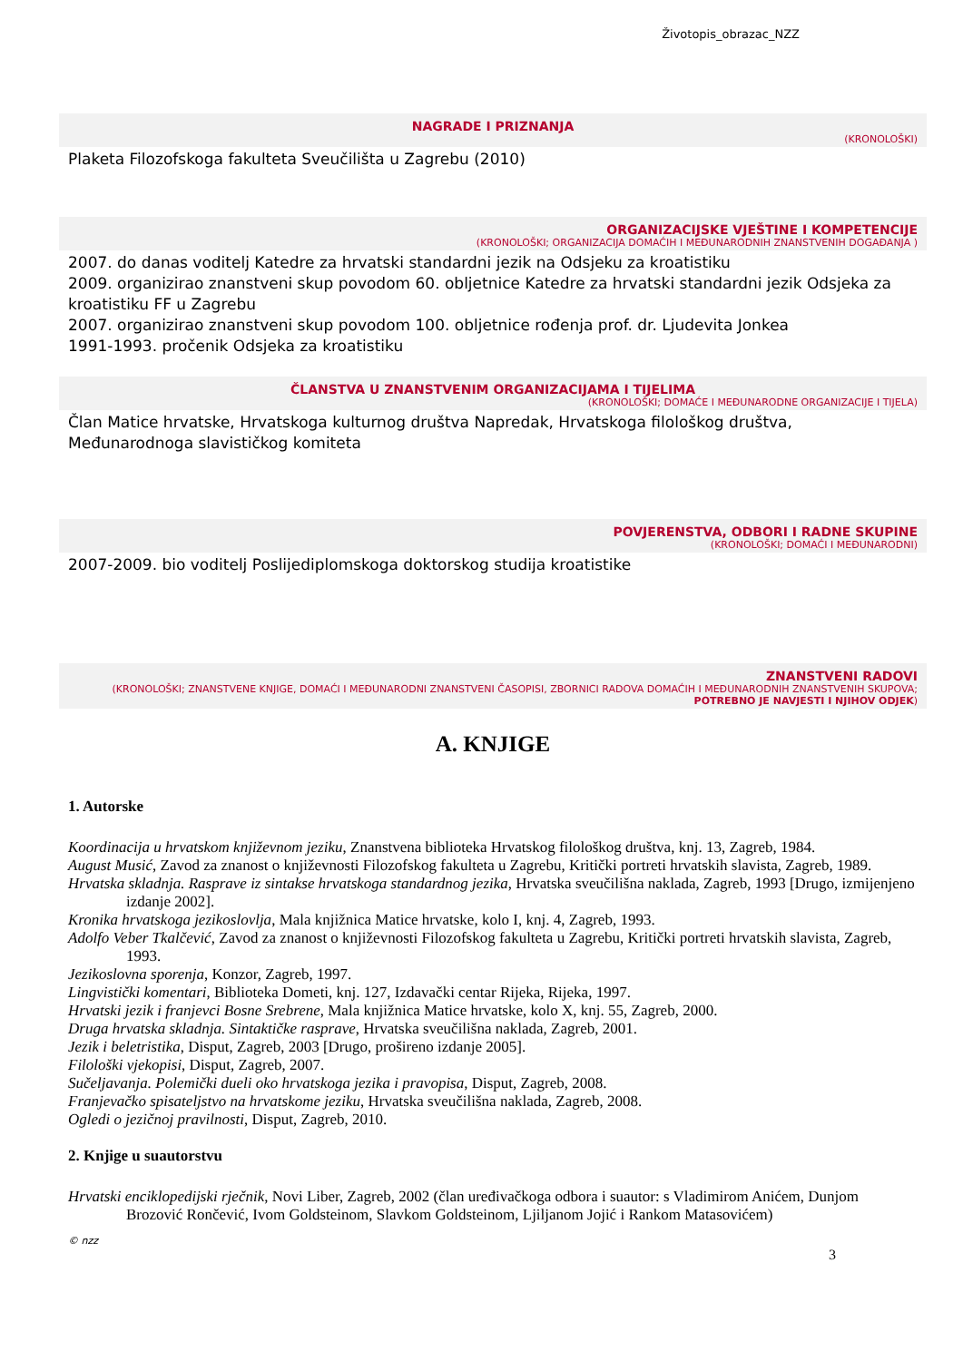Životopis_obrazac_NZZ
NAGRADE I PRIZNANJA
(KRONOLOŠKI)
Plaketa Filozofskoga fakulteta Sveučilišta u Zagrebu (2010)
ORGANIZACIJSKE VJEŠTINE I KOMPETENCIJE
(KRONOLOŠKI; ORGANIZACIJA DOMAĆIH I MEĐUNARODNIH ZNANSTVENIH DOGAĐANJA )
2007. do danas voditelj Katedre za hrvatski standardni jezik na Odsjeku za kroatistiku
2009. organizirao znanstveni skup povodom 60. obljetnice Katedre za hrvatski standardni jezik Odsjeka za kroatistiku FF u Zagrebu
2007. organizirao znanstveni skup povodom 100. obljetnice rođenja prof. dr. Ljudevita Jonkea
1991-1993. pročenik Odsjeka za kroatistiku
ČLANSTVA U ZNANSTVENIM ORGANIZACIJAMA I TIJELIMA
(KRONOLOŠKI; DOMAĆE I MEĐUNARODNE ORGANIZACIJE I TIJELA)
Član Matice hrvatske, Hrvatskoga kulturnog društva Napredak, Hrvatskoga filološkog društva, Međunarodnoga slavističkog komiteta
POVJERENSTVA, ODBORI I RADNE SKUPINE
(KRONOLOŠKI; DOMAĆI I MEĐUNARODNI)
2007-2009. bio voditelj Poslijediplomskoga doktorskog studija kroatistike
ZNANSTVENI RADOVI
(KRONOLOŠKI; ZNANSTVENE KNJIGE, DOMAĆI I MEĐUNARODNI ZNANSTVENI ČASOPISI, ZBORNICI RADOVA DOMAĆIH I MEĐUNARODNIH ZNANSTVENIH SKUPOVA; POTREBNO JE NAVJESTI I NJIHOV ODJEK)
A. KNJIGE
1. Autorske
Koordinacija u hrvatskom književnom jeziku, Znanstvena biblioteka Hrvatskog filološkog društva, knj. 13, Zagreb, 1984.
August Musić, Zavod za znanost o književnosti Filozofskog fakulteta u Zagrebu, Kritički portreti hrvatskih slavista, Zagreb, 1989.
Hrvatska skladnja. Rasprave iz sintakse hrvatskoga standardnog jezika, Hrvatska sveučilišna naklada, Zagreb, 1993 [Drugo, izmijenjeno izdanje 2002].
Kronika hrvatskoga jezikoslovlja, Mala knjižnica Matice hrvatske, kolo I, knj. 4, Zagreb, 1993.
Adolfo Veber Tkalčević, Zavod za znanost o književnosti Filozofskog fakulteta u Zagrebu, Kritički portreti hrvatskih slavista, Zagreb, 1993.
Jezikoslovna sporenja, Konzor, Zagreb, 1997.
Lingvistički komentari, Biblioteka Dometi, knj. 127, Izdavački centar Rijeka, Rijeka, 1997.
Hrvatski jezik i franjevci Bosne Srebrene, Mala knjižnica Matice hrvatske, kolo X, knj. 55, Zagreb, 2000.
Druga hrvatska skladnja. Sintaktičke rasprave, Hrvatska sveučilišna naklada, Zagreb, 2001.
Jezik i beletristika, Disput, Zagreb, 2003 [Drugo, prošireno izdanje 2005].
Filološki vjekopisi, Disput, Zagreb, 2007.
Sučeljavanja. Polemički dueli oko hrvatskoga jezika i pravopisa, Disput, Zagreb, 2008.
Franjevačko spisateljstvo na hrvatskome jeziku, Hrvatska sveučilišna naklada, Zagreb, 2008.
Ogledi o jezičnoj pravilnosti, Disput, Zagreb, 2010.
2. Knjige u suautorstvu
Hrvatski enciklopedijski rječnik, Novi Liber, Zagreb, 2002 (član uređivačkoga odbora i suautor: s Vladimirom Anićem, Dunjom Brozović Rončević, Ivom Goldsteinom, Slavkom Goldsteinom, Ljiljanom Jojić i Rankom Matasovićem)
© nzz
3